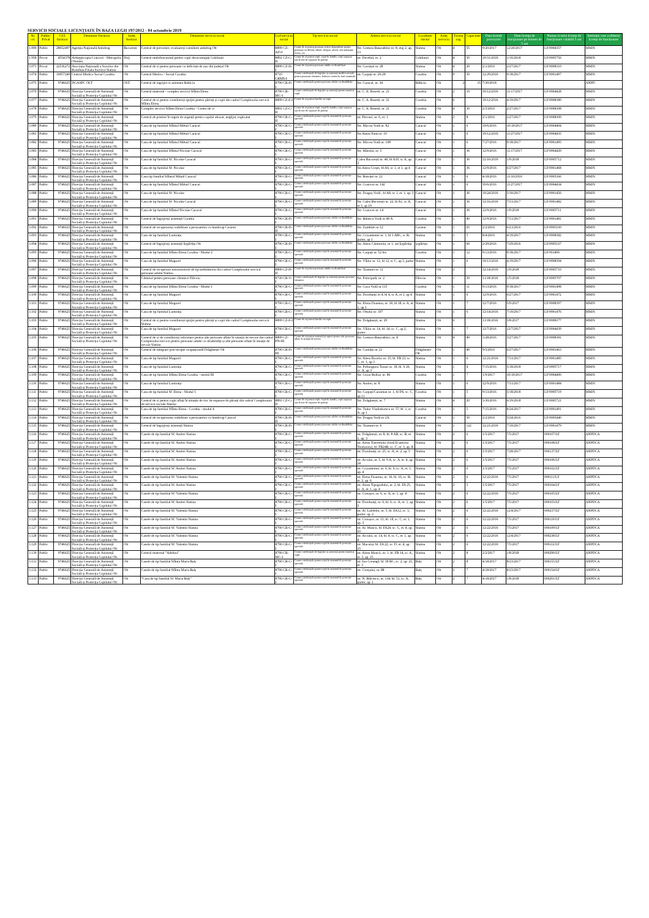SERVICII SOCIALE LICENȚIATE ÎN BAZA LEGII 197/2012 - 04 octombrie 2019
| Nr. crt. | Public/ Privat | CUI furnizor | Denumire Furnizor | Județ furnizor | Denumire serviciu social | Cod serviciu social | Tip serviciu social | Adresa serviciu social | Localitate /sector | Județ serviciu | Forma org. | Capacitate | Data licentă provizorie | Data licenţa de funcţionare pe termen de 5 ani | Numar si serie licența de funcționare valabilă 5 ani | Instituția care a eliberat licența de funcționare |
| --- | --- | --- | --- | --- | --- | --- | --- | --- | --- | --- | --- | --- | --- | --- | --- | --- |
| 1.000 | Public | 28652497 | Agenţia Naţională Antidrog | București | Centrul de prevenire, evaluareși consiliere antidrog Olt | 8899 CZ-AD-I | Centre de zi pentru persoane toxico-dependente pentru persoane cu diferite adicții: droguri, alcool, alte substanțe toxice, etc | Str. Centura Basarabilor nr. 8, etaj 2, ap. 13 | Slatina | Olt | 4 | 55 | 9/20/2017 | 12/20/2017 | LF/0004357 | MMJS |
| 1.958 | Privat | 4554378 | Arhiepiscopia Craiovei - Mitropolia Olteniei | Dolj | Centrul multifuncțional pentru copii dezavantajați Grădinari | 8891 CZ-C-II | Centre de zi pentru copii: copii în familie, copii separați sau în risc de separare de părinți | str. Decebal, nr. 2 | Grădinari | Olt | 4 | 50 | 10/31/2016 | 1/16/2018 | LF/0005756 | MMJS |
| 3.073 | Privat | 22536272 | Asociația Națională a Surzilor din România Filiala Surzilor Slatina | Olt | Centrul de zi pentru persoane cu deficiețe de auz din județul Olt | 8899 CZ-D-I | Centre de zi pentru persoane adulte cu dizabilitati | Str. Cornișei nr. 28 | Slatina | Olt | 4 | 20 | 2/1/2016 | 2/27/2017 | LF/0008310 | MMJS |
| 3.074 | Public | 16057240 | Centrul Medico Social Corabia | Olt | Centrul Medico - Social Corabia | 8710 CRMS-I | Centre rezidențiale de îngrijire și asistență medico-socială pentru persoane vârstnice, bolnavi cronici în fază terminală | str. Carpați nr. 26-28 | Corabia | Olt | 9 | 50 | 12/29/2016 | 9/18/2017 | LF/0001497 | MMJS |
| 3.075 | Public | 9746625 | DGASPC OLT | OLT | Centrul de ingrijire si asistenta Babiciu | 8790 CR-D-I | Centre rezidențiale pentru persoane adulte cu dizabilități | Str. Caracal, nr. 34 | Băbiciu | Olt | 2 | 15 | 7/30/2018 | | | ANPD |
| 3.076 | Public | 9746625 | Direcția Generală de Asistență Socială și Protecția Copilului Olt | Olt | Centrul maternal - complex servicii Sfânta Elena | 8790 CR-MC-I | Centre rezidențiale de îngrijire și asistență pentru mamă și copil | str. C. A. Rosetti, nr. 21 | Corabia | Olt | 2 | 10 | 10/12/2016 | 11/17/2017 | LF/0004428 | MMJS |
| 3.077 | Public | 9746625 | Direcția Generală de Asistență Socială și Protecția Copilului Olt | Olt | Centrul de zi pentru consiliereși sprijin pentru părinți și copii din cadrul Complexului servicii Sfânta Elena | 8899 CZ-F-I | Centre de zi pentru familie cu copii | str. C. A. Rosetti, nr. 21 | Corabia | Olt | 6 | | 10/12/2016 | 4/19/2017 | LF/0008380 | MMJS |
| 3.078 | Public | 9746625 | Direcția Generală de Asistență Socială și Protecția Copilului Olt | Olt | Complex servicii Sfânta Elena Corabia - Centru de zi | 8891 CZ-C-II | Centre de zi pentru copii: copii în familie, copii separați sau în risc de separare de părinți | str. C. A. Rosetti, nr. 21 | Corabia | Olt | 4 | 30 | 2/5/2016 | 2/27/2017 | LF/0008308 | MMJS |
| 3.079 | Public | 9746625 | Direcția Generală de Asistență Socială și Protecția Copilului Olt | Olt | Centrul de primire în regim de urgență pentru copilul abuzat, neglijat, exploatat | 8790 CR-C-II | Centre rezidențiale pentru copii în sistemul de protecție specială | str. Plevnei, nr. 6, et. 1 | Slatina | Olt | 2 | 8 | 2/1/2016 | 2/27/2017 | LF/0008309 | MMJS |
| 3.080 | Public | 9746625 | Direcția Generală de Asistență Socială și Protecția Copilului Olt | Olt | Casa de tip familial Sfântul Mihail Caracal | 8790 CR-C-I | Centre rezidențiale pentru copii în sistemul de protecție specială | Str. Mircea Vodă nr. 82 | Caracal | Olt | 1 | 6 | 10/6/2016 | 10/19/2017 | LF/0004404 | MMJS |
| 3.081 | Public | 9746625 | Direcția Generală de Asistență Socială și Protecția Copilului Olt | Olt | Casa de tip familial Sfântul Mihail Caracal | 8790 CR-C-I | Centre rezidențiale pentru copii în sistemul de protecție specială | Str.Anton Pann nr. 10 | Caracal | Olt | 1 | 6 | 10/12/2016 | 11/27/2017 | LF/0004435 | MMJS |
| 3.082 | Public | 9746625 | Direcția Generală de Asistență Socială și Protecția Copilului Olt | Olt | Casa de tip familial Sfântul Mihail Caracal | 8790 CR-C-I | Centre rezidențiale pentru copii în sistemul de protecție specială | Str. Mircea Vodă nr. 108 | Caracal | Olt | 1 | 6 | 7/27/2016 | 9/18/2017 | LF/0001495 | MMJS |
| 3.083 | Public | 9746625 | Direcția Generală de Asistență Socială și Protecția Copilului Olt | Olt | Casa de tip familial Sfântul Nicolae Caracal | 8790 CR-C-I | Centre rezidențiale pentru copii în sistemul de protecție specială | Str. Mărului, nr. 5 | Caracal | Olt | 1 | 36 | 12/9/2016 | 11/17/2017 | LF/0004429 | MMJS |
| 3.084 | Public | 9746625 | Direcția Generală de Asistență Socială și Protecția Copilului Olt | Olt | Casa de tip familial Sf. Nicolae Caracal | 8790 CR-C-I | Centre rezidențiale pentru copii în sistemul de protecție specială | Calea București nr. 46, bl A19, sc A, ap. 3 | Caracal | Olt | 1 | 36 | 12/16/2016 | 1/9/2018 | LF/0005712 | MMJS |
| 3.085 | Public | 9746625 | Direcția Generală de Asistență Socială și Protecția Copilului Olt | Olt | Casa de tip familial Sf. Nicolae | 8790 CR-C-I | Centre rezidențiale pentru copii în sistemul de protecție specială | Str.Aleea Creșei, bl A6, sc 1, et 1, ap 4 | Caracal | Olt | 1 | 36 | 12/9/2016 | 6/27/2017 | LF/0001468 | MMJS |
| 3.086 | Public | 9746625 | Direcția Generală de Asistență Socială și Protecția Copilului Olt | Olt | Casa tip familial Sfântul Mihail Caracal | 8790 CR-C-I | Centre rezidențiale pentru copii în sistemul de protecție specială | Str. Bistriței nr. 22 | Caracal | Olt | 1 | 6 | 4/18/2016 | 11/10/2016 | LF/0005366 | MMJS |
| 3.087 | Public | 9746625 | Direcția Generală de Asistență Socială și Protecția Copilului Olt | Olt | Casa de tip familial Sfântul Mihail Caracal | 8790 CR-C-I | Centre rezidențiale pentru copii în sistemul de protecție specială | Str. Craiovei nr. 142 | Caracal | Olt | 1 | 6 | 10/6/2016 | 11/27/2017 | LF/0004434 | MMJS |
| 3.088 | Public | 9746625 | Direcția Generală de Asistență Socială și Protecția Copilului Olt | Olt | Casa de tip familial Sf. Nicolae | 8790 CR-C-I | Centre rezidențiale pentru copii în sistemul de protecție specială | Str. Dragoș Vodă , bl A8, sc 1, et. 1, ap. 3 | Caracal | Olt | 1 | 36 | 10/24/2016 | 5/30/2017 | LF/0001456 | MMJS |
| 3.089 | Public | 9746625 | Direcția Generală de Asistență Socială și Protecția Copilului Olt | Olt | Casa de tip familial Sf. Nicolae Caracal | 8790 CR-C-I | Centre rezidențiale pentru copii în sistemul de protecție specială | Str. Calea București nr. 22, bl A1, sc A, et 3, ap 10 | Caracal | Olt | 1 | 36 | 12/16/2016 | 7/31/2017 | LF/0001482 | MMJS |
| 3.090 | Public | 9746625 | Direcția Generală de Asistență Socială și Protecția Copilului Olt | Olt | Casa de tip familial Sfântul Nicolae Caracal | 8790 CR-C-I | Centre rezidențiale pentru copii în sistemul de protecție specială | Str. Craiovei nr. 14 | Caracal | Olt | 1 | 36 | 12/9/2016 | 1/9/2018 | LF/0005711 | MMJS |
| 3.091 | Public | 9746625 | Direcția Generală de Asistență Socială și Protecția Copilului Olt | Olt | Centrul de îngrijireși asistență Corabia | 8790 CR-D-I | Centre rezidențiale pentru persoane adulte cu dizabilități | Str. Bibescu Vodă nr 40 A | Corabia | Olt | 1 | 40 | 12/9/2016 | 7/31/2017 | LF/0001481 | MMJS |
| 3.092 | Public | 9746625 | Direcția Generală de Asistență Socială și Protecția Copilului Olt | Olt | Centrul de recuperareși reabilitare a persoanelor cu handicap Cezieni | 8790 CR-D-II | Centre rezidențiale pentru persoane adulte cu dizabilități | Str. Zambilei nr 12 | Cezieni | Olt | 1 | 65 | 2/2/2016 | 6/21/2016 | LF/0005160 | MMJS |
| 3.093 | Public | 9746625 | Direcția Generală de Asistență Socială și Protecția Copilului Olt | Olt | Case de tip familial Luminița | 8790 CR-C-I | Centre rezidențiale pentru copii în sistemul de protecție specială | Str. Crizantemei nr. 1, bl 1 ABC, sc B, parter, ap 1 | Slatina | Olt | 1 | 5 | 8/4/2016 | 4/19/2017 | LF/0008382 | MMJS |
| 3.094 | Public | 9746625 | Direcția Generală de Asistență Socială și Protecția Copilului Olt | Olt | Centrul de îngrijireși asistență Șopârlița Olt | 8790 CR-D-I | Centre rezidențiale pentru persoane adulte cu dizabilități | Str. Aleea Căminului, nr 1, sat Șopârlița | șopârlița | Olt | 1 | 60 | 2/29/2016 | 7/29/2016 | LF/0005167 | MMJS |
| 3.095 | Public | 9746625 | Direcția Generală de Asistență Socială și Protecția Copilului Olt | Olt | Casa de tip familial Sfânta Elena Corabia - Modul 2 | 8790 CR-C-I | Centre rezidențiale pentru copii în sistemul de protecție specială | Str. Carpați nr. 52 bis | Corabia | Olt | 1 | 12 | 9/13/2016 | 9/18/2017 | LF/001496 | MMJS |
| 3.096 | Public | 9746625 | Direcția Generală de Asistență Socială și Protecția Copilului Olt | Olt | Casa de tip familial Mugurel | 8790 CR-C-I | Centre rezidențiale pentru copii în sistemul de protecție specială | Str. Vâilor nr. 12, bl 12, sc C, ap 3, parter | Slatina | Olt | 1 | 6 | 10/13/2016 | 4/19/2017 | LF/0008394 | MMJS |
| 3.097 | Public | 9746625 | Direcția Generală de Asistență Socială și Protecția Copilului Olt | Olt | Centrul de recuperare neuromotorie de tip ambulatoriu din cadrul Complexului servicii persoane adulte Slatina | 8899 CZ-D-II | Centre de zi pentru persoane adulte cu dizabilitati | Str. Toamnei nr. 11 | Slatina | Olt | 2 | | 12/14/2016 | 1/9/2018 | LF/0005710 | MMJS |
| 3.098 | Public | 9746625 | Direcția Generală de Asistență Socială și Protecția Copilului Olt | Olt | Căminul pentru persoane vârstnice Fălcoiu | 8730 CR-V-I | Centre rezidențiale de îngrijire și asistență pentru persoane vârstnice | Str. Principală, nr. 2 | Fălcoiu | Olt | 1 | 50 | 11/18/2016 | 1/5/2018 | LF/0005707 | MMJS |
| 3.099 | Public | 9746625 | Direcția Generală de Asistență Socială și Protecția Copilului Olt | Olt | Casa de tip familial Sfânta Elena Corabia - Modul 1 | 8790 CR-C-I | Centre rezidențiale pentru copii în sistemul de protecție specială | Str. Cuza Vodă nr 115 | Corabia | Olt | 1 | 11 | 9/13/2016 | 9/18/2017 | LF/0001498 | MMJS |
| 3.100 | Public | 9746625 | Direcția Generală de Asistență Socială și Protecția Copilului Olt | Olt | Casa de tip familial Mugurel | 8790 CR-C-I | Centre rezidențiale pentru copii în sistemul de protecție specială | Str. Dorobanți nr 4, bl 4, sc A, et 1, ap 4 | Slatina | Olt | 1 | 6 | 12/9/2016 | 6/27/2017 | LF/0001472 | MMJS |
| 3.101 | Public | 9746625 | Direcția Generală de Asistență Socială și Protecția Copilului Olt | Olt | Casa de tip familial Mugurel | 8790 CR-C-I | Centre rezidențiale pentru copii în sistemul de protecție specială | Str. Elena Doamna, nr. 18, bl 18, sc A, et 1, ap 3 | Slatina | Olt | 1 | 7 | 12/7/2016 | 5/9/2017 | LF/0008397 | MMJS |
| 3.102 | Public | 9746625 | Direcția Generală de Asistență Socială și Protecția Copilului Olt | Olt | Casa de tip familial Luminița | 8790 CR-C-I | Centre rezidențiale pentru copii în sistemul de protecție specială | Str. Oltului nr. 107 | Slatina | Olt | 1 | 6 | 12/14/2016 | 7/10/2017 | LF/0001476 | MMJS |
| 3.103 | Public | 9746625 | Direcția Generală de Asistență Socială și Protecția Copilului Olt | Olt | Centrul de zi pentru consiliereși sprijin pentru părinți și copii din cadrul Complexului servicii Slatina | 8899 CZ-F-I | Centre de zi pentru familie cu copii | Str. Drăgănești, nr. 29 | Slatina | Olt | 6 | | 11/18/2016 | 5/8/2017 | LF/0008377 | MMJS |
| 3.104 | Public | 9746625 | Direcția Generală de Asistență Socială și Protecția Copilului Olt | Olt | Casa de tip familial Mugurel | 8790 CR-C-I | Centre rezidențiale pentru copii în sistemul de protecție specială | Str. Vâilor nr. 14, bl. 14, sc. C, ap 2, parter | Slatina | Olt | 1 | 7 | 12/7/2016 | 12/7/2017 | LF/0004439 | MMJS |
| 3.105 | Public | 9746625 | Direcția Generală de Asistență Socială și Protecția Copilului Olt | Olt | Centrul de zi de consiliereși informare pentru alte persoane aflate în situații de nevoie din cadrul Complexului servicii pentru persoane adulte cu dizabilități și alte persoane aflate în situații de nevoie Slatina | 8899 CZ-PN-III | Centre de zi pentru asistență și suport pentru alte persoane aflate în situații de nevoie | Str. Centura Basarabilor, nr. 8 | Slatina | Olt | 4 | 40 | 3/28/2016 | 3/27/2017 | LF/0008381 | MMJS |
| 3.106 | Public | 9746625 | Direcția Generală de Asistență Socială și Protecția Copilului Olt | Olt | Centrul de integrare prin terapie ocupațională Drăgănești Olt | 8790 CR-D-III | Centre rezidențiale pentru persoane adulte cu dizabilități | Str. Carității nr 22 | Drăgănești-Olt | Olt | 1 | 40 | 9/5/2016 | 6/27/2017 | LF/0001463 | MMJS |
| 3.107 | Public | 9746625 | Direcția Generală de Asistență Socială și Protecția Copilului Olt | Olt | Casa de tip familial Mugurel | 8790 CR-C-I | Centre rezidențiale pentru copii în sistemul de protecție specială | Str. Aleea Rozelor nr. 15, bl. FB 23, sc C, et. 1, ap 3 | Slatina | Olt | 1 | 6 | 12/21/2016 | 7/31/2017 | LF/0001485 | MMJS |
| 3.108 | Public | 9746625 | Direcția Generală de Asistență Socială și Protecția Copilului Olt | Olt | Casa de tip familial Luminița | 8790 CR-C-I | Centre rezidențiale pentru copii în sistemul de protecție specială | Str. Prelungirea Tunari nr. 18, bl. S 26, sc. A, ap 3 | Slatina | Olt | 1 | 4 | 7/15/2016 | 5/18/2018 | LF/0005717 | MMJS |
| 3.109 | Public | 9746625 | Direcția Generală de Asistență Socială și Protecția Copilului Olt | Olt | Casa de tip familial Sfânta Elena Corabia - modul III | 8790 CR-C-I | Centre rezidențiale pentru copii în sistemul de protecție specială | Str. Cezar Bolliac nr. 86 | Corabia | Olt | 1 | 7 | 1/9/2017 | 10/19/2017 | LF/0004406 | MMJS |
| 3.110 | Public | 9746625 | Direcția Generală de Asistență Socială și Protecția Copilului Olt | Olt | Casa de tip familial Luminița | 8790 CR-C-I | Centre rezidențiale pentru copii în sistemul de protecție specială | Str. Andrei, nr. 8 | Slatina | Olt | 1 | 6 | 12/9/2016 | 7/31/2017 | LF/0001484 | MMJS |
| 3.111 | Public | 9746625 | Direcția Generală de Asistență Socială și Protecția Copilului Olt | Olt | Casa de tip familial Sf. Elena - Modul 5 | 8790 CR-C-I | Centre rezidențiale pentru copii în sistemul de protecție specială | Str. Carpați-Caraiman nr. 1, bl D6, sc. C, ap 11 | Corabia | Olt | 1 | 5 | 9/13/2016 | 5/18/2018 | LF/0005719 | MMJS |
| 3.112 | Public | 9746625 | Direcția Generală de Asistență Socială și Protecția Copilului Olt | Olt | Centrul de zi pentru copii aflați în situație de risc de separare de părinți din cadrul Complexului de servicii sociale Slatina | 8891 CZ-C-II | Centre de zi pentru copii: copii în familie, copii separați sau în risc de separare de părinți | Str. Drăgănești, nr. 7 | Slatina | Olt | 4 | 20 | 3/30/2016 | 6/19/2018 | LF/0005721 | MMJS |
| 3.113 | Public | 9746625 | Direcția Generală de Asistență Socială și Protecția Copilului Olt | Olt | Casa de tip familial Sfânta Elena - Corabia - modul 4 | 8790 CR-C-I | Centre rezidențiale pentru copii în sistemul de protecție specială | Str. Tudor Vladimirescu nr. 57, bl. 1, sc A, ap 1 | Corabia | Olt | 1 | 5 | 7/15/2016 | 8/24/2017 | LF/0001491 | MMJS |
| 3.114 | Public | 9746625 | Direcția Generală de Asistență Socială și Protecția Copilului Olt | Olt | Centrul de recuperareși reabilitare a persoanelor cu handicap Caracal | 8790 CR-D-II | Centre rezidențiale pentru persoane adulte cu dizabilități | Str. Dragoș Vodă nr 2A | Caracal | Olt | 1 | 50 | 2/2/2016 | 5/24/2016 | LF/0005440 | MMJS |
| 3.115 | Public | 9746625 | Direcția Generală de Asistență Socială și Protecția Copilului Olt | Olt | Centrul de îngrijireși asistență Slatina | 8790 CR-D-I | Centre rezidențiale pentru persoane adulte cu dizabilități | Str. Toamnei nr. 6 | Slatina | Olt | 1 | 122 | 12/21/2016 | 7/10/2017 | LF/0001479 | MMJS |
| 3.116 | Public | 9746625 | Direcția Generală de Asistență Socială și Protecția Copilului Olt | Olt | Casele de tip familial Sf. Andrei Slatina | 8790 CR-C-I | Centre rezidențiale pentru copii în sistemul de protecție specială | str. Drăgănești, nr. 8, bl. 8 AB, sc. B, et. 1, ap. 3 | Slatina | Olt | 2 | 6 | 1/5/2017 | 7/5/2017 | 000107/LF | ANPDCA |
| 3.117 | Public | 9746625 | Direcția Generală de Asistență Socială și Protecția Copilului Olt | Olt | Casele de tip familial Sf. Andrei Slatina | 8790 CR-C-I | Centre rezidențiale pentru copii în sistemul de protecție specială | str. Aleea Tineretului (fostă Ecaterina Teodoroiu), bl. FB24B, sc. C, et. 3, ap. 8 | Slatina | Olt | 2 | 6 | 1/5/2017 | 7/5/2017 | 000108/LF | ANPDCA |
| 3.118 | Public | 9746625 | Direcția Generală de Asistență Socială și Protecția Copilului Olt | Olt | Casele de tip familial Sf. Andrei Slatina | 8790 CR-C-I | Centre rezidențiale pentru copii în sistemul de protecție specială | str. Dorobanți, nr. 25, sc. A, et. 2, ap. 5 | Slatina | Olt | 2 | 6 | 1/5/2017 | 7/28/2017 | 000137/LF | ANPDCA |
| 3.119 | Public | 9746625 | Direcția Generală de Asistență Socială și Protecția Copilului Olt | Olt | Casele de tip familial Sf. Andrei Slatina | 8790 CR-C-I | Centre rezidențiale pentru copii în sistemul de protecție specială | str. Arcului, nr. 5, bl. 9 A, sc. A, et. 4, ap. 18 | Slatina | Olt | 2 | 6 | 1/5/2017 | 7/5/2017 | 000106/LF | ANPDCA |
| 3.120 | Public | 9746625 | Direcția Generală de Asistență Socială și Protecția Copilului Olt | Olt | Casele de tip familial Sf. Andrei Slatina | 8790 CR-C-I | Centre rezidențiale pentru copii în sistemul de protecție specială | str. Crizantemei, nr. 6, bl. 6, sc. A, et. 1, ap. 4 | Slatina | Olt | 2 | 6 | 1/5/2017 | 7/5/2017 | 000102/LF | ANPDCA |
| 3.121 | Public | 9746625 | Direcția Generală de Asistență Socială și Protecția Copilului Olt | Olt | Casele de tip familial Sf. Valentin Slatina | 8790 CR-C-I | Centre rezidențiale pentru copii în sistemul de protecție specială | str. Elena Doamna, nr. 16, bl. 16, sc. B, et. 2, ap. 6 | Slatina | Olt | 2 | 6 | 12/22/2016 | 7/5/2017 | 000111/LF | ANPDCA |
| 3.122 | Public | 9746625 | Direcția Generală de Asistență Socială și Protecția Copilului Olt | Olt | Casele de tip familial Sf. Andrei Slatina | 8790 CR-C-I | Centre rezidențiale pentru copii în sistemul de protecție specială | str. Aleea Tipografului, nr. 2, bl. FA 25, sc. A, et. 1, ap. 4 | Slatina | Olt | 2 | 5 | 1/5/2017 | 7/5/2017 | 000104/LF | ANPDCA |
| 3.123 | Public | 9746625 | Direcția Generală de Asistență Socială și Protecția Copilului Olt | Olt | Casele de tip familial Sf. Valentin Slatina | 8790 CR-C-I | Centre rezidențiale pentru copii în sistemul de protecție specială | str. Cireașov, nr. 6, sc. A, et. 1, ap. 4 | Slatina | Olt | 2 | 6 | 12/22/2016 | 7/5/2017 | 000105/LF | ANPDCA |
| 3.124 | Public | 9746625 | Direcția Generală de Asistență Socială și Protecția Copilului Olt | Olt | Casele de tip familial Sf. Andrei Slatina | 8790 CR-C-I | Centre rezidențiale pentru copii în sistemul de protecție specială | str. Dorobanți, nr. 6, bl. 6, sc. A, et. 1, ap. 3 | Slatina | Olt | 2 | 6 | 1/5/2017 | 7/5/2017 | 000103/LF | ANPDCA |
| 3.125 | Public | 9746625 | Direcția Generală de Asistență Socială și Protecția Copilului Olt | Olt | Casele de tip familial Sf. Valentin Slatina | 8790 CR-C-I | Centre rezidențiale pentru copii în sistemul de protecție specială | str. Al. Lalelelor, nr. 5, bl. FA12, sc. 3, parter, ap. 2 | Slatina | Olt | 2 | 6 | 12/22/2016 | 12/4/2017 | 000237/LF | ANPDCA |
| 3.126 | Public | 9746625 | Direcția Generală de Asistență Socială și Protecția Copilului Olt | Olt | Casele de tip familial Sf. Valentin Slatina | 8790 CR-C-I | Centre rezidențiale pentru copii în sistemul de protecție specială | str. Cireașov, nr. 13, bl. 18, sc. C, et. 1, ap. 3 | Slatina | Olt | 2 | 6 | 12/22/2016 | 7/5/2017 | 000110/LF | ANPDCA |
| 3.127 | Public | 9746625 | Direcția Generală de Asistență Socială și Protecția Copilului Olt | Olt | Casele de tip familial Sf. Valentin Slatina | 8790 CR-C-I | Centre rezidențiale pentru copii în sistemul de protecție specială | str. Al. Muncii, bl. FA24, sc. C, et. 4, ap. 10 | Slatina | Olt | 2 | 6 | 12/22/2016 | 7/5/2017 | 000109/LF | ANPDCA |
| 3.128 | Public | 9746625 | Direcția Generală de Asistență Socială și Protecția Copilului Olt | Olt | Casele de tip familial Sf. Valentin Slatina | 8790 CR-C-I | Centre rezidențiale pentru copii în sistemul de protecție specială | str. Arcului, nr. 14, bl. 4, sc. C, et. 1, ap. 4 | Slatina | Olt | 2 | 6 | 12/22/2016 | 12/4/2017 | 000238/LF | ANPDCA |
| 3.129 | Public | 9746625 | Direcția Generală de Asistență Socială și Protecția Copilului Olt | Olt | Casele de tip familial Sf. Valentin Slatina | 8790 CR-C-I | Centre rezidențiale pentru copii în sistemul de protecție specială | str. Macului, bl. FA 22, sc. D, et. 4, ap. 15 | Slatina | Olt | 2 | 6 | 12/22/2016 | 7/5/2017 | 000112/LF | ANPDCA |
| 3.130 | Public | 9746625 | Direcția Generală de Asistență Socială și Protecția Copilului Olt | Olt | Centrul maternal "Adelina" | 8790 CR-MC-I | Centre rezidențiale de îngrijire și asistență pentru mamă și copil | str. Aleea Muncii, nr. 1, bl. FB 14, sc. A, et. 3, ap. 15 | Slatina | Olt | 2 | 8 | 2/2/2017 | 1/8/2018 | 000290/LF | ANPDCA |
| 3.131 | Public | 9746625 | Direcția Generală de Asistență Socială și Protecția Copilului Olt | Olt | Casele de tip familial Sfânta Maria Balș | 8790 CR-C-I | Centre rezidențiale pentru copii în sistemul de protecție specială | str. Ion Creangă, bl. 18 BC, sc. 2, ap. 21, et. 3 | Balș | Olt | 2 | 8 | 4/18/2017 | 8/23/2017 | 000155/LF | ANPDCA |
| 3.132 | Public | 9746625 | Direcția Generală de Asistență Socială și Protecția Copilului Olt | Olt | Casele de tip familial Sfânta Maria Balș | 8790 CR-C-I | Centre rezidențiale pentru copii în sistemul de protecție specială | str. Cireșului, nr. 88 | Balș | Olt | 2 | 7 | 4/18/2017 | 8/23/2017 | 000154/LF | ANPDCA |
| 3.133 | Public | 9746625 | Direcția Generală de Asistență Socială și Protecția Copilului Olt | Olt | "Casa de tip familial Sf. Maria Balș" | 8790 CR-C-I | Centre rezidențiale pentru copii în sistemul de protecție specială | str. N. Bălcescu, nr. 134, bl. 51, sc. A, parter, ap. 1 | Balș | Olt | 2 | 7 | 4/18/2017 | 1/8/2018 | 000291/LF | ANPDCA |